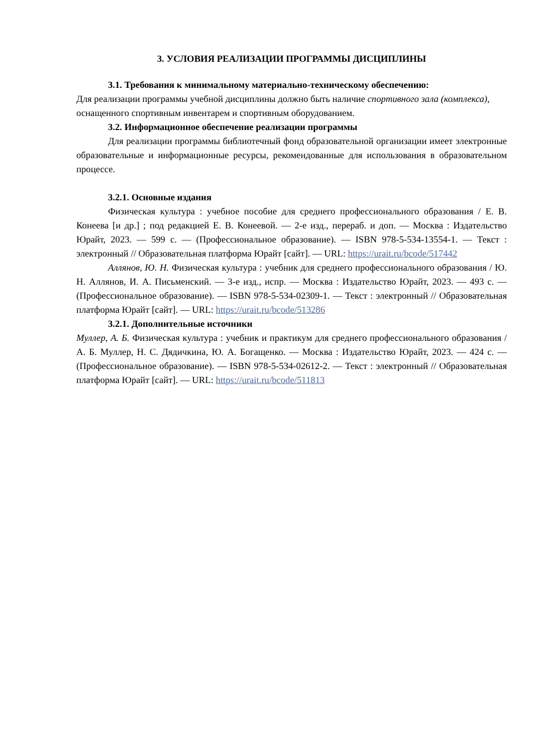3. УСЛОВИЯ РЕАЛИЗАЦИИ ПРОГРАММЫ ДИСЦИПЛИНЫ
3.1. Требования к минимальному материально-техническому обеспечению:
Для реализации программы учебной дисциплины должно быть наличие спортивного зала (комплекса), оснащенного спортивным инвентарем и спортивным оборудованием.
3.2. Информационное обеспечение реализации программы
Для реализации программы библиотечный фонд образовательной организации имеет электронные образовательные и информационные ресурсы, рекомендованные для использования в образовательном процессе.
3.2.1. Основные издания
Физическая культура : учебное пособие для среднего профессионального образования / Е. В. Конеева [и др.] ; под редакцией Е. В. Конеевой. — 2-е изд., перераб. и доп. — Москва : Издательство Юрайт, 2023. — 599 с. — (Профессиональное образование). — ISBN 978-5-534-13554-1. — Текст : электронный // Образовательная платформа Юрайт [сайт]. — URL: https://urait.ru/bcode/517442
Аллянов, Ю. Н. Физическая культура : учебник для среднего профессионального образования / Ю. Н. Аллянов, И. А. Письменский. — 3-е изд., испр. — Москва : Издательство Юрайт, 2023. — 493 с. — (Профессиональное образование). — ISBN 978-5-534-02309-1. — Текст : электронный // Образовательная платформа Юрайт [сайт]. — URL: https://urait.ru/bcode/513286
3.2.1. Дополнительные источники
Муллер, А. Б. Физическая культура : учебник и практикум для среднего профессионального образования / А. Б. Муллер, Н. С. Дядичкина, Ю. А. Богащенко. — Москва : Издательство Юрайт, 2023. — 424 с. — (Профессиональное образование). — ISBN 978-5-534-02612-2. — Текст : электронный // Образовательная платформа Юрайт [сайт]. — URL: https://urait.ru/bcode/511813